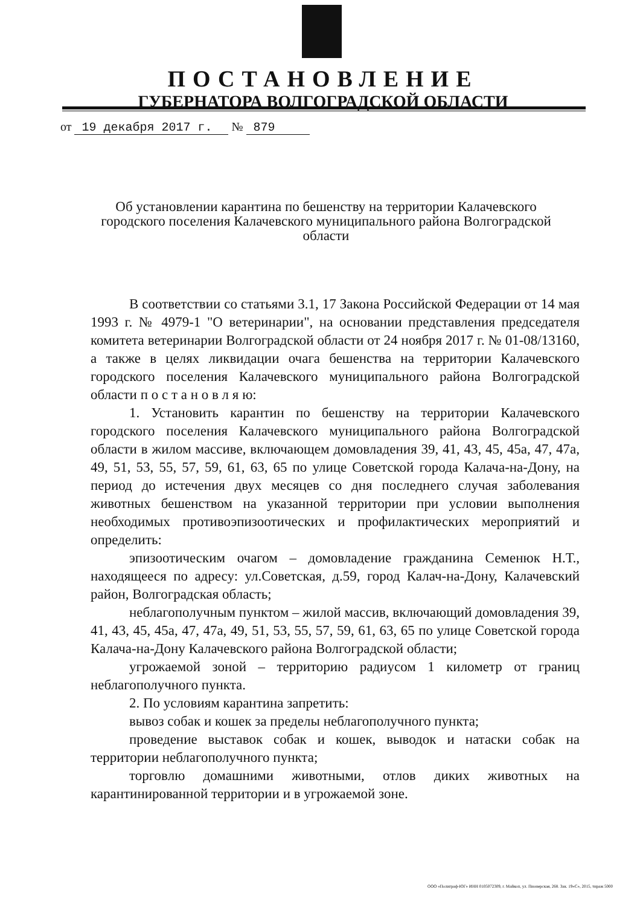ПОСТАНОВЛЕНИЕ
ГУБЕРНАТОРА ВОЛГОГРАДСКОЙ ОБЛАСТИ
от 19 декабря 2017 г. № 879
Об установлении карантина по бешенству на территории Калачевского городского поселения Калачевского муниципального района Волгоградской области
В соответствии со статьями 3.1, 17 Закона Российской Федерации от 14 мая 1993 г. № 4979-1 "О ветеринарии", на основании представления председателя комитета ветеринарии Волгоградской области от 24 ноября 2017 г. № 01-08/13160, а также в целях ликвидации очага бешенства на территории Калачевского городского поселения Калачевского муниципального района Волгоградской области п о с т а н о в л я ю:
1. Установить карантин по бешенству на территории Калачевского городского поселения Калачевского муниципального района Волгоградской области в жилом массиве, включающем домовладения 39, 41, 43, 45, 45а, 47, 47а, 49, 51, 53, 55, 57, 59, 61, 63, 65 по улице Советской города Калача-на-Дону, на период до истечения двух месяцев со дня последнего случая заболевания животных бешенством на указанной территории при условии выполнения необходимых противоэпизоотических и профилактических мероприятий и определить:
эпизоотическим очагом – домовладение гражданина Семенюк Н.Т., находящееся по адресу: ул.Советская, д.59, город Калач-на-Дону, Калачевский район, Волгоградская область;
неблагополучным пунктом – жилой массив, включающий домовладения 39, 41, 43, 45, 45а, 47, 47а, 49, 51, 53, 55, 57, 59, 61, 63, 65 по улице Советской города Калача-на-Дону Калачевского района Волгоградской области;
угрожаемой зоной – территорию радиусом 1 километр от границ неблагополучного пункта.
2. По условиям карантина запретить:
вывоз собак и кошек за пределы неблагополучного пункта;
проведение выставок собак и кошек, выводок и натаски собак на территории неблагополучного пункта;
торговлю домашними животными, отлов диких животных на карантинированной территории и в угрожаемой зоне.
ООО «Полиграф-ЮГ» ИНН 0105072309, г. Майкоп, ул. Пионерская, 268. Зак. 19«С», 2015, тираж 5000